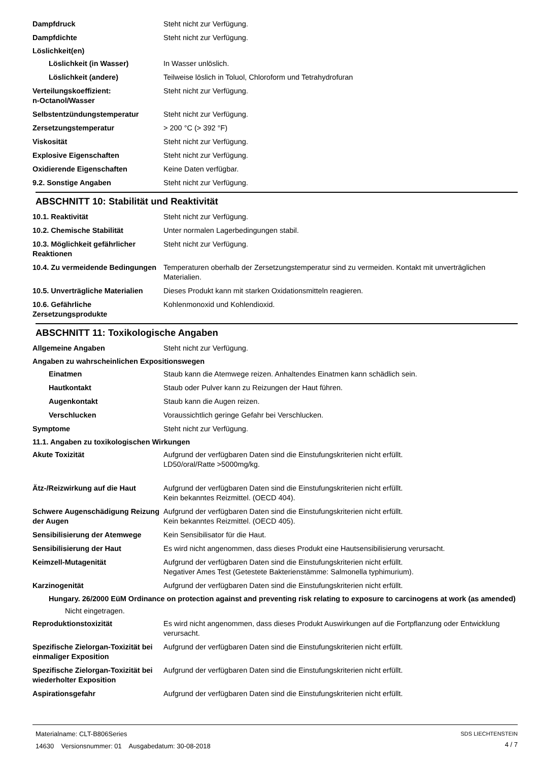Dampfdruck Steht nicht zur Verfügung.
Dampfdichte Steht nicht zur Verfügung.
Löslichkeit(en)
Löslichkeit (in Wasser) In Wasser unlöslich.
Löslichkeit (andere) Teilweise löslich in Toluol, Chloroform und Tetrahydrofuran
Verteilungskoeffizient:
n-Octanol/Wasser
Steht nicht zur Verfügung.
Selbstentzündungstemperatur Steht nicht zur Verfügung.
Zersetzungstemperatur > 200 °C (> 392 °F)
Viskosität Steht nicht zur Verfügung.
Explosive Eigenschaften Steht nicht zur Verfügung.
Oxidierende Eigenschaften Keine Daten verfügbar.
9.2. Sonstige Angaben Steht nicht zur Verfügung.
ABSCHNITT 10: Stabilität und Reaktivität
10.1. Reaktivität Steht nicht zur Verfügung.
10.2. Chemische Stabilität Unter normalen Lagerbedingungen stabil.
10.3. Möglichkeit gefährlicher Reaktionen
Steht nicht zur Verfügung.
10.4. Zu vermeidende Bedingungen
Temperaturen oberhalb der Zersetzungstemperatur sind zu vermeiden. Kontakt mit unverträglichen Materialien.
10.5. Unverträgliche Materialien
Dieses Produkt kann mit starken Oxidationsmitteln reagieren.
10.6. Gefährliche Zersetzungsprodukte
Kohlenmonoxid und Kohlendioxid.
ABSCHNITT 11: Toxikologische Angaben
Allgemeine Angaben Steht nicht zur Verfügung.
Angaben zu wahrscheinlichen Expositionswegen
Einatmen Staub kann die Atemwege reizen. Anhaltendes Einatmen kann schädlich sein.
Hautkontakt Staub oder Pulver kann zu Reizungen der Haut führen.
Augenkontakt Staub kann die Augen reizen.
Verschlucken Voraussichtlich geringe Gefahr bei Verschlucken.
Symptome Steht nicht zur Verfügung.
11.1. Angaben zu toxikologischen Wirkungen
Akute Toxizität Aufgrund der verfügbaren Daten sind die Einstufungskriterien nicht erfüllt.
LD50/oral/Ratte >5000mg/kg.
Ätz-/Reizwirkung auf die Haut Aufgrund der verfügbaren Daten sind die Einstufungskriterien nicht erfüllt.
Kein bekanntes Reizmittel. (OECD 404).
Schwere Augenschädigung Reizung der Augen
Aufgrund der verfügbaren Daten sind die Einstufungskriterien nicht erfüllt.
Kein bekanntes Reizmittel. (OECD 405).
Sensibilisierung der Atemwege Kein Sensibilisator für die Haut.
Sensibilisierung der Haut Es wird nicht angenommen, dass dieses Produkt eine Hautsensibilisierung verursacht.
Keimzell-Mutagenität Aufgrund der verfügbaren Daten sind die Einstufungskriterien nicht erfüllt.
Negativer Ames Test (Getestete Bakterienstämme: Salmonella typhimurium).
Karzinogenität Aufgrund der verfügbaren Daten sind die Einstufungskriterien nicht erfüllt.
Hungary. 26/2000 EüM Ordinance on protection against and preventing risk relating to exposure to carcinogens at work (as amended)
Nicht eingetragen.
Reproduktionstoxizität Es wird nicht angenommen, dass dieses Produkt Auswirkungen auf die Fortpflanzung oder Entwicklung verursacht.
Spezifische Zielorgan-Toxizität bei einmaliger Exposition
Aufgrund der verfügbaren Daten sind die Einstufungskriterien nicht erfüllt.
Spezifische Zielorgan-Toxizität bei wiederholter Exposition
Aufgrund der verfügbaren Daten sind die Einstufungskriterien nicht erfüllt.
Aspirationsgefahr Aufgrund der verfügbaren Daten sind die Einstufungskriterien nicht erfüllt.
Materialname: CLT-B806Series
14630 Versionsnummer: 01 Ausgabedatum: 30-08-2018
SDS LIECHTENSTEIN
4 / 7